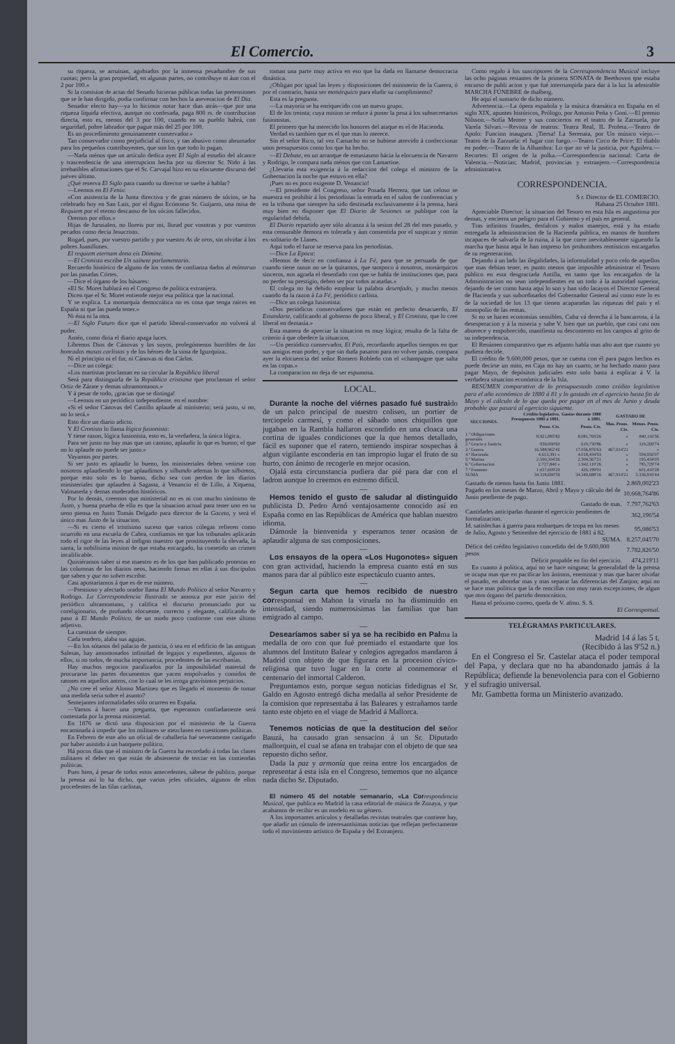El Comercio.
3
su riqueza, se arruinan, agobiados por la inmensa pesadumbre de sus cuotas; pero la gran propiedad, en algunas partes, no contribuye ni áun con el 2 por 100.»
Si la comision de actas del Senado hicieran públicas todas las pretensiones que se le han dirigido, podia confirmar con hechos la aseveracion de El Dia.
Senador electo hay—ya lo hicimos notar hace dias atrás—que por una riqueza líquida efectiva, aunque no confesada, paga 800 rs. de contribucion directa, esto es, menos del 3 por 100, cuando en su pueblo habrá, con seguridad, pobre labrador que pague más del 25 por 100.
Es un procedimiento genuinamente conservador.»
Tan conservador como perjudicial al fisco, y tan abusivo como abrumador para los pequeños contribuyentes, que son los que todo lo pagan.
—Nada ménos que un artículo dedica ayer El Siglo al estudio del alcance y trascendencia de una interrupcion hecha por su director Sr. Nido á las irrebatibles afirmaciones que el Sr. Carvajal hizo en su elocuente discurso del juéves último.
¿Qué reserva El Siglo para cuando su director se suelte á hablar?
—Leemos en El Fenix:
«Con asistencia de la Junta directiva y de gran número de sócios, se ha celebrado hoy en San Luis, por el digno Ecónomo Sr. Guijarro, una misa de Requiem por el eterno descanso de los sócios fallecidos.
Oremos por ellos.»
Hijas de Jurusalen, no lloreis por mi, llorad por vosotras y por vuestros pecados como decia Jesucristo.
Rogad, pues, por vuestro partido y por vuestro As de oros, sin olvidar á los pobres Juanillones.
El requiem eternam dona eis Dómine.
—El Cronista escribe Un sainete parlamentario.
Recuerdo histórico de alguno de los votos de confianza dados al mónstruo por las pasadas Córtes.
—Dice el órgano de los húsares:
«El Sr. Moret hablará en el Congreso de política extranjera.
Dicen que el Sr. Moret entiende mejor esa política que la nacional.
Y se explica. La monarquía democrática no es cosa que tenga raices en España ni que las pueda tener.»
Ni ésta ni la otra.
—El Siglo Futuro dice que el partido liberal-conservador no volverá al poder.
Amén, como diria el diario apaga luces.
Líbrenos Dios de Cánovas y los suyos, prolegómenos horribles de las honradas masas carlistas y de los héroes de la sima de Iguzquiza..
Ni el principio ni el fin; ni Cánovas ni don Cárlos.
—Dice un colega:
«Los martistas proclaman en su circular la República liberal
Será para distinguirla de la República cristiana que proclaman el señor Ortiz de Zárate y demas ultramontanos.»
Y á pesar de todo, ¡gracias que se distinga!
—Leemos en un periódico independiente. en el nombre:
«Si el señor Cánovas del Castillo aplaude al ministerio; será justo, si no, no lo será.»
Esto dice un diario adicto.
Y El Cronista lo llama lógica fusionista:
Y tiene razon, lógica fusionista, esto es, la verdadera, la única lógica.
Para ser justo no hay mas que un camino, aplaudir lo que es bueno; el que no lo aplaude no puede ser justo.»
Vayamos por partes.
Si ser justo es aplaudir lo bueno, los ministeriales deben venirse con nosotros aplaudiendo lo que aplaudimos y silbando ademas lo que silbamos, porque esto solo es lo bueno, dicho sea con perdon de los diarios ministeriales que aplauden á Sagasta, á Venancio el de Lillo, á Xiquena, Valmaseda y demas moderados históricos.
Por lo demás, creemos que ministerial no es ni con mucho sinónimo de Justo, y buena prueba de ello es que la situacion actual para tener uno en su seno piensa en Justo Tomás Delgado para director de la Gaceta, y será el único mas Justo de la situacion.
—Si es cierto el tristísimo suceso que varios cólegas refieren como ocurrido en una escuela de Cabra, confiamos en que los tribunales aplicarán todo el rigor de las leyes al indigno maestro que prostituyendo la elevada, la santa, la nobilísima mision de que estaba encargado, ha cometido un crimen incalificable.
Quisiéramos saber si ese maestro es de los que han publicado protestas en las columnas de los diarios neos, haciendo firmas en ellas á sus discípulos que saben y que no saben escribir.
Casi apostariamos á que es de ese número.
—Premioso y afectado orador llama El Mundo Político al señor Navarro y Rodrigo. La Correspondencia Ilustrada se amosca por este juicio del periódico ultramontano, y califica el discurso pronunciado por su coreligionario, de profundo elocuente, correcto y elegante, calificando de paso á El Mundo Político, de un modo poco conforme con este último adjetivo.
La cuestion de siempre.
Cada tendero, alaba sus agujas.
—En los sótanos del palacio de justicia, ó sea en el edificio de las antiguas Salesas, hay amontonados infinidad de legajos y expedientes, algunos de ellos, si no todos, de mucha importancia, procedentes de las escribanías.
Hay muchos negocios paralizados por la imposibilidad material de procurarse las partes documentos que yacen empolvados y comidos de ratones en aquellos antros, con lo cual se les irroga gravísimos perjuicios.
¿No cree el señor Alonso Martinez que es llegado el momento de tomar una medida seria sobre el asunto?
Semejantes informalidades sólo ocurren en España.
—Vamos á hacer una pregunta, que esperamos confiadamente será contestada por la prensa ministerial.
En 1876 se dictó una disposicion por el ministerio de la Guerra encaminada á impedir que los militares se mezclasen en cuestiones políticas.
En Febrero de este año un oficial de caballería fué severamente castigado por haber asistido á un banquete político.
Há pocos dias que el ministro de la Guerra ha recordado á todas las clases militares el deber en que están de abstenerse de terciar en las contiendas políticas.
Pues bien, á pesar de todos estos antecedentes, sábese de público, porque la prensa así lo ha dicho, que varios jefes oficiales, algunos de ellos procedentes de las filas carlistas,
toman una parte muy activa en eso que ha dada en llamarse democracia dinástica.
¿Obligan por igual las leyes y disposiciones del ministerio de la Guerra, ó por el contrario, basta ser monárquico para eludir su cumplimiento?
Esta es la pregunta.
—La mayoría se ha enriquecido con un nuevo grupo.
El de los treinta; cuya mision se reduce á poner la proa á los subsecretarios fusionistas.
El primero que ha merecido los honores del ataque es el de Hacienda.
Verdad es tambien que es el que mas lo merece.
Sin el señor Rico, tal vez Camacho no se hubiese atrevido á confeccionar unos presupuestos como los que ha hecho.
—El Debate, en un arranque de entusiasmo hácia la elocuencia de Navarro y Rodrigo, le compara nada ménos que con Lamartine.
¿Llevaria esta exigencia á la redaccion del colega el ministro de la Gobernacion la noche que estuvo en ella?
¡Pues no es poco exigente D. Venancio!
—El presidente del Congreso, señor Posada Herrera, que tan celoso se muestra en prohibir á los periodistas la entrada en el salon de conferencias y en la tribuna que siempre ha sido destinada exclusivamente á la prensa, hará muy bien en disponer que El Diario de Sesiones se publique con la regularidad debida.
El Diario repartido ayer sólo alcanza á la sesion del 28 del mes pasado, y esta censurable demora es tolerada y áun consentida por el suspicaz y nimio ex-solitario de Llanes.
Aquí todo el furor se reserva para los periodistas.
—Dice La Epoca:
«Hemos de decir en confianza á La Fé, para que se persuada de que cuando tiene razon no se la quitamos, que tampoco á nosotros, monárquicos sinceros, nos agrada el desenfado con que se habla de instituciones que, para no perder su prestigio, deben ser por todos acatadas.»
El colega no ha debido emplear la palabra desenfado, y mucho menos cuando da la razon á La Fé, periódico carlista.
—Dice un colega fusionista:
«Dos periódicos conservadores que están en perfecto desacuerdo, El Estandarte, calificando al gobierno de poco liberal, y El Cronista, que lo cree liberal en demasía.»
Esta manera de apreciar la situacion es muy lógica; resulta de la falta de criterio á que obedece la situacion.
—Un periódico conservador, El País, recordando aquellos tiempos en que sus amigos eran poder, y que sin duda pasaron para no volver jamás, compara ayer la elocuencia del señor Romero Robledo con el «champagne que salta en las copas.»
La comparacion no deja de ser espumosa.
LOCAL.
Durante la noche del viérnes pasado fué sustraido de un palco principal de nuestro coliseo, un portier de terciopelo carmesí, y como el sábado unos chiquillos que jugaban en la Rambla hallaron escondido en una cloaca una cortina de iguales condiciones que la que hemos detallado, fácil es suponer que el ratero, temiendo inspirar sospechas á algun vigilante esconderia en tan impropio lugar el fruto de su hurto, con ánimo de recogerle en mejor ocasion.
Ojalá esta circunstancia pudiera dar pié para dar con el ladron aunque lo creemos en estremo difícil.
—
Hemos tenido el gusto de saludar al distinguido publicista D. Pedro Arnó ventajosamente conocido así en España como en las Repúblicas de América que hablan nuestro idioma.
Dámosle la bienvenida y esperamos tener ocasion de aplaudir alguna de sus composiciones.
—
Los ensayos de la opera «Los Hugonotes» siguen con gran actividad, haciendo la empresa cuanto está en sus manos para dar al público este espectáculo cuanto antes.
—
Segun carta que hemos recibido de nuestro corresponsal en Mahon la viruela no ha disminuido en intensidad, siendo numerosisimas las familias que han emigrado al campo.
—
Desearíamos saber si ya se ha recibido en Palma la medalla de oro con que fué premiado el estandarte que los alumnos del Instituto Balear y colegios agregados mandaron á Madrid con objeto de que figurara en la procesion cívico-religiosa que tuvo lugar en la corte al conmemorar el centenario del inmortal Calderon.
Preguntamos esto, porque segun noticias fidedignas el Sr. Galdo en Agosto entregó dicha medalla al señor Presidente de la comision que representaba á las Baleares y estrañamos tarde tanto este objeto en el viage de Madrid á Mallorca.
—
Tenemos noticias de que la destitucion del señor Bauzá, ha causado gran sensacion á un Sr. Diputado mallorquin, el cual se afana en trabajar con el objeto de que sea repuesto dicho señor.
Dada la paz y armonía que reina entre los encargados de representar á esta isla en el Congreso, tememos que no alçance nada dicho Sr. Diputado.
—
El número 45 del notable semanario, «La Cor respondencia Musical, que publica en Madrid la casa editorial de música de Zozaya, y que acabamos de recibir es un modelo en su género.
A los importantes artículos y detalladas revistas teatrales que contiene hay, que añadir un cúmulo de interesantísimas noticias que reflejan perfectamente todo el movimiento artístico de España y del Extranjero.
Como regalo á los suscriptores de la Corresqoondencia Musical incluye las ocho páginas restantes de la primera SONATA de Beethoven qne estaba encurso de publi acion y que fué interrumpida para dar á la luz la admirable MARCHA FÚNEBRE de thalberg.
He aquí el sumario de dicho número.
Advertencia.—La ópera española y la música dramática en España en el siglo XIX, apuntes históricos, Prólogo, por Antonio Peña y Goni.—El premio Nilsson.—Sofía Menter y sus conciertos en el teatro de la Zarzuela, por Varela Silvari.—Revista de teatros: Teatra Real, IL Profeta.—Teatro de Apolo: Funcion inaugura. ¡Tiersa! La Serenata, por Un músico viejo.—Teatro de la Zarzuela: el Jugar con fuego.—Teatro Circo de Price: El diablo en poder.—Teatro de la Alhambra: Lo que no vé la justicia, por Aguilera.—Recortes: El origen de la polka.—Correspondencia nacional: Carta de Valencia.—Noticias; Madrid, provincias y extranjero.—Correspondencia administrativa.
CORRESPONDENCIA.
S r. Director de EL COMERCIO.
Habana 25 Octubre 1881.
Apreciable Director: la situacion del Tesoro en esta Isla es angustiosa por demas, y encierra un peligro para el Gobierno y el país en general.
Tras infinitos fraudes, desfalcos y malos manejos, está y ha estado entregada la administracion de la Hacienda pública, en manos de hombres incapaces de salvarla de la ruina, á la que corre inevitablemente siguendo la marcha que hasta aquí le han impreso los prohombres rentísticos encargados de su regeneracion.
Dejando á un lado las ilegalidades, la informalidad y poco celo de aquellos que mas debian tener, es punto menos que imposible administrar el Tesoro público en esta desgraciada Antilla, en tanto que los encargados de la Administracion no sean independientes en un todo á la autoridad superior, dejando de ser como hasta aquí lo son y han sido lacayos el Director General de Hacienda y sus subordinados del Gobernador General así como este lo es de la sociedad de los 13 que tienen acaparadas las riquezas del país y el monopolio de las rentas.
Si no se hacen economías sensibles, Cuba vá derecha á la bancarrota, á la desesperacion y á la miseria y sabe V. bien que un pueblo, que casi casi nos aborrece y empobrecido, manifiesta su descontento en los campos al grito de su independencia.
El Resúmen comparativo que es adjunto habla mas alto aun que cuanto yo pudiera decirle.
El crédito de 9.600,000 pesos, que se cuenta con él para pagos hechos es puede decirse un mito, en Caja no hay un cuarto, se ha hechado mano para pagar Mayo, de depósitos judiciales esto solo basta á esplicar á V. la verdadera situacion económica de la Isla.
RESÚMEN comparativo de lo presupuestado como crédito legislativo para el año económico de 1880 á 81 y lo gastado en el egercicio hasta fin de Mayo y el cálculo de lo que queda por pagar en el mes de Junio y deuda probable que pasará al egercicio siguiente.
| SECCIONES. | Crédito legislativo. Presupuesto 1880 á 1881. | Gastos durante 1880 á 1881. | GASTADO DE | |
| --- | --- | --- | --- | --- |
| | Pesos. Cts. | Pesos. Cts. | Mas. Pesos. Cts. | Menos. Pesos. Cts. |
| 1.ª Obligaciones generales | 8.921,885'82 | 8.081,769'26 | » | 840,116'56 |
| 2.ª Gracia y Justicia | 939,000'60 | 619,730'86 | » | 319,269'74 |
| 3.ª Guerra | 16.588,962'42 | 17.056,876'63 | 467,914'21 | » |
| 4.ª Hacienda | 4.613,391 » | 4.018,434'93 | » | 594,956'07 |
| 5.ª Marina | 2.500,304'26 | 2.304,567'21 | » | 195,434'05 |
| 6.ª Gobernacion | 2.727,840 » | 1.942,110'26 | » | 785,729'74 |
| 7.ª Fomento | 1.027,609'29 | 426,199'01 | » | 601,410'28 |
| SUMA | 34.318,690'59 | 34.349,688'16 | 467,914'21 | 3.336,916'44 |
| Gastado de menos hasta fin Junio 1881. | 2.869,002'23 |
| Pagado en los meses de Marzo, Abril y Mayo y cálculo del de Junio pendiente de pago. | 10.668,764'86 |
| Gastado de mas. | 7.797,762'63 |
| Cantidades anticipadas durante el egercicio pendientes de formalizacion. | 362,196'54 |
| Id. satisfechas á guerra para embarques de tropa en los meses de Julio, Agosto y Setiembre del ejercicio de 1881 á 82. | 95,086'53 |
| SUMA. | 8.257,045'70 |
| Déficit del crédito legislativo concedido del de 9.600,000 pesos | 7.782,826'50 |
| Déficit propable en fin del ejercicio. | 474,219'11 |
En cuanto á política, aquí no se hace ninguna; la generalidad de la prensa se ocupa mas que en pacificar los ánimos, enemistar y mas que hacer olvidar el pasado, en ahondar mas y mas separar las diferencias del Zanjon; aquí no se hace mas política que la de rencillas con muy raras excepciones, de algun que otro órgano del partido democrático.
Hasta el próximo correo, queda de V. afmo. S. S.
El Corresponsal.
TELÉGRAMAS PARTICULARES.
Madrid 14 á las 5 t.
(Recibido á las 9'52 n.)
En el Congreso el Sr. Castelar ataca el poder temporal del Papa, y declara que no ha abandonado jamás á la República; defiende la benevolencia para con el Gobierno y el sufragio universal.
Mr. Gambetta forma un Ministerio avanzado.